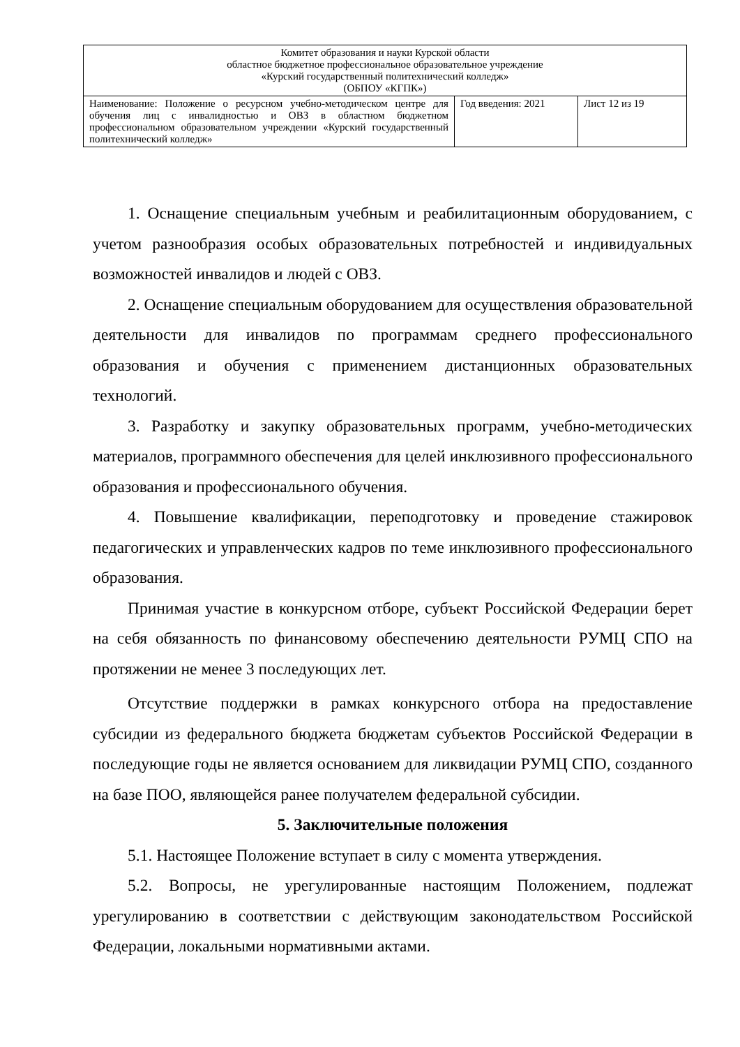| Комитет образования и науки Курской области областное бюджетное профессиональное образовательное учреждение «Курский государственный политехнический колледж» (ОБПОУ «КГПК») | | |
| Наименование: Положение о ресурсном учебно-методическом центре для обучения лиц с инвалидностью и ОВЗ в областном бюджетном профессиональном образовательном учреждении «Курский государственный политехнический колледж» | Год введения: 2021 | Лист 12 из 19 |
1. Оснащение специальным учебным и реабилитационным оборудованием, с учетом разнообразия особых образовательных потребностей и индивидуальных возможностей инвалидов и людей с ОВЗ.
2. Оснащение специальным оборудованием для осуществления образовательной деятельности для инвалидов по программам среднего профессионального образования и обучения с применением дистанционных образовательных технологий.
3. Разработку и закупку образовательных программ, учебно-методических материалов, программного обеспечения для целей инклюзивного профессионального образования и профессионального обучения.
4. Повышение квалификации, переподготовку и проведение стажировок педагогических и управленческих кадров по теме инклюзивного профессионального образования.
Принимая участие в конкурсном отборе, субъект Российской Федерации берет на себя обязанность по финансовому обеспечению деятельности РУМЦ СПО на протяжении не менее 3 последующих лет.
Отсутствие поддержки в рамках конкурсного отбора на предоставление субсидии из федерального бюджета бюджетам субъектов Российской Федерации в последующие годы не является основанием для ликвидации РУМЦ СПО, созданного на базе ПОО, являющейся ранее получателем федеральной субсидии.
5. Заключительные положения
5.1. Настоящее Положение вступает в силу с момента утверждения.
5.2. Вопросы, не урегулированные настоящим Положением, подлежат урегулированию в соответствии с действующим законодательством Российской Федерации, локальными нормативными актами.